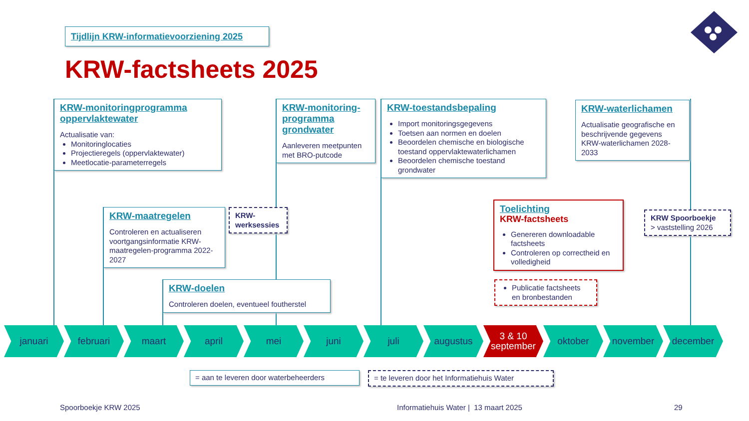Tijdlijn KRW-informatievoorziening 2025
KRW-factsheets 2025
KRW-monitoringprogramma oppervlaktewater
Actualisatie van:
Monitoringlocaties
Projectieregels (oppervlaktewater)
Meetlocatie-parameterregels
KRW-monitoring-programma grondwater
Aanleveren meetpunten met BRO-putcode
KRW-toestandsbepaling
Import monitoringsgegevens
Toetsen aan normen en doelen
Beoordelen chemische en biologische toestand oppervlaktewaterlichamen
Beoordelen chemische toestand grondwater
KRW-waterlichamen
Actualisatie geografische en beschrijvende gegevens KRW-waterlichamen 2028-2033
KRW-maatregelen
Controleren en actualiseren voortgangsinformatie KRW-maatregelen-programma 2022-2027
KRW-werksessies
KRW-doelen
Controleren doelen, eventueel foutherstel
Toelichting
KRW-factsheets
Genereren downloadable factsheets
Controleren op correctheid en volledigheid
Publicatie factsheets en bronbestanden
KRW Spoorboekje
> vaststelling 2026
januari februari maart april mei juni juli augustus 3 & 10
september
oktober november december
= aan te leveren door waterbeheerders
= te leveren door het Informatiehuis Water
Spoorboekje KRW 2025
Informatiehuis Water | 13 maart 2025
29